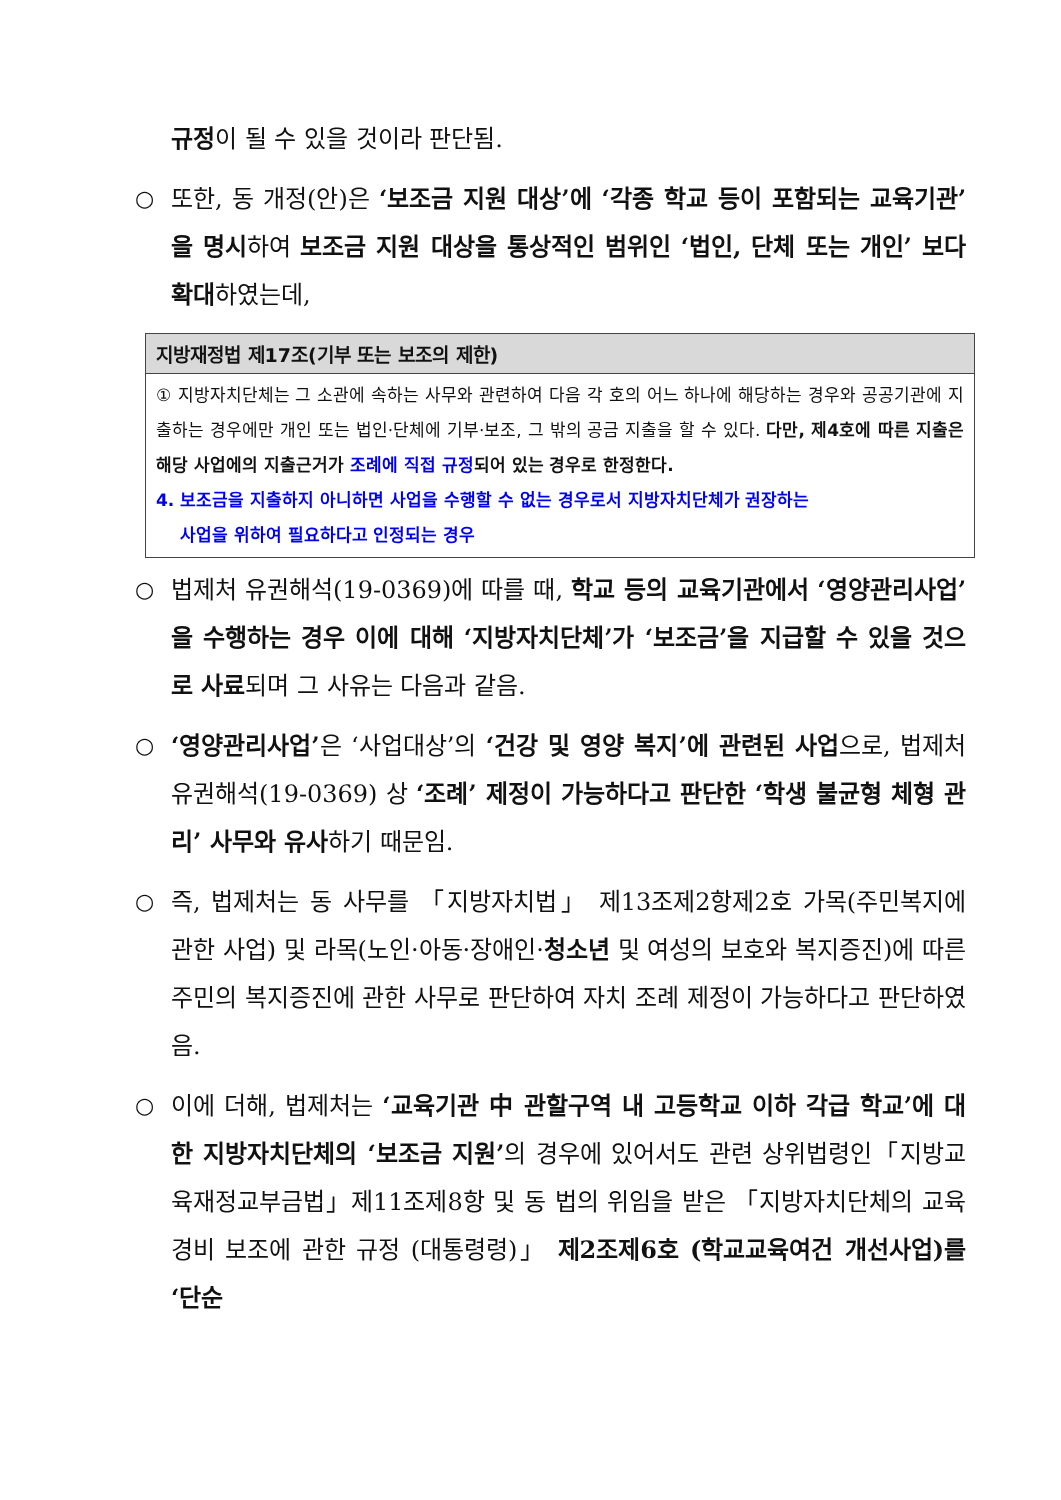규정이 될 수 있을 것이라 판단됨.
○ 또한, 동 개정(안)은 ‘보조금 지원 대상’에 ‘각종 학교 등이 포함되는 교육기관’을 명시하여 보조금 지원 대상을 통상적인 범위인 ‘법인, 단체 또는 개인’ 보다 확대하였는데,
| 지방재정법 제17조(기부 또는 보조의 제한) |
| --- |
| ① 지방자치단체는 그 소관에 속하는 사무와 관련하여 다음 각 호의 어느 하나에 해당하는 경우와 공공기관에 지출하는 경우에만 개인 또는 법인·단체에 기부·보조, 그 밖의 공금 지출을 할 수 있다. 다만, 제4호에 따른 지출은 해당 사업에의 지출근거가 조례에 직접 규정 되어 있는 경우로 한정한다. 4. 보조금을 지출하지 아니하면 사업을 수행할 수 없는 경우로서 지방자치단체가 권장하는 사업을 위하여 필요하다고 인정되는 경우 |
○ 법제처 유권해석(19-0369)에 따를 때, 학교 등의 교육기관에서 ‘영양관리사업’을 수행하는 경우 이에 대해 ‘지방자치단체’가 ‘보조금’을 지급할 수 있을 것으로 사료되며 그 사유는 다음과 같음.
○ ‘영양관리사업’은 ‘사업대상’의 ‘건강 및 영양 복지’에 관련된 사업으로, 법제처 유권해석(19-0369) 상 ‘조례’ 제정이 가능하다고 판단한 ‘학생 불균형 체형 관리’ 사무와 유사하기 때문임.
○ 즉, 법제처는 동 사무를 「지방자치법」 제13조제2항제2호 가목(주민복지에 관한 사업) 및 라목(노인·아동·장애인·청소년 및 여성의 보호와 복지증진)에 따른 주민의 복지증진에 관한 사무로 판단하여 자치 조례 제정이 가능하다고 판단하였음.
○ 이에 더해, 법제처는 ‘교육기관 中 관할구역 내 고등학교 이하 각급 학교’에 대한 지방자치단체의 ‘보조금 지원’의 경우에 있어서도 관련 상위법령인「지방교육재정교부금법」제11조제8항 및 동 법의 위임을 받은 「지방자치단체의 교육경비 보조에 관한 규정 (대통령령)」 제2조제6호 (학교교육여건 개선사업)를 ‘단순